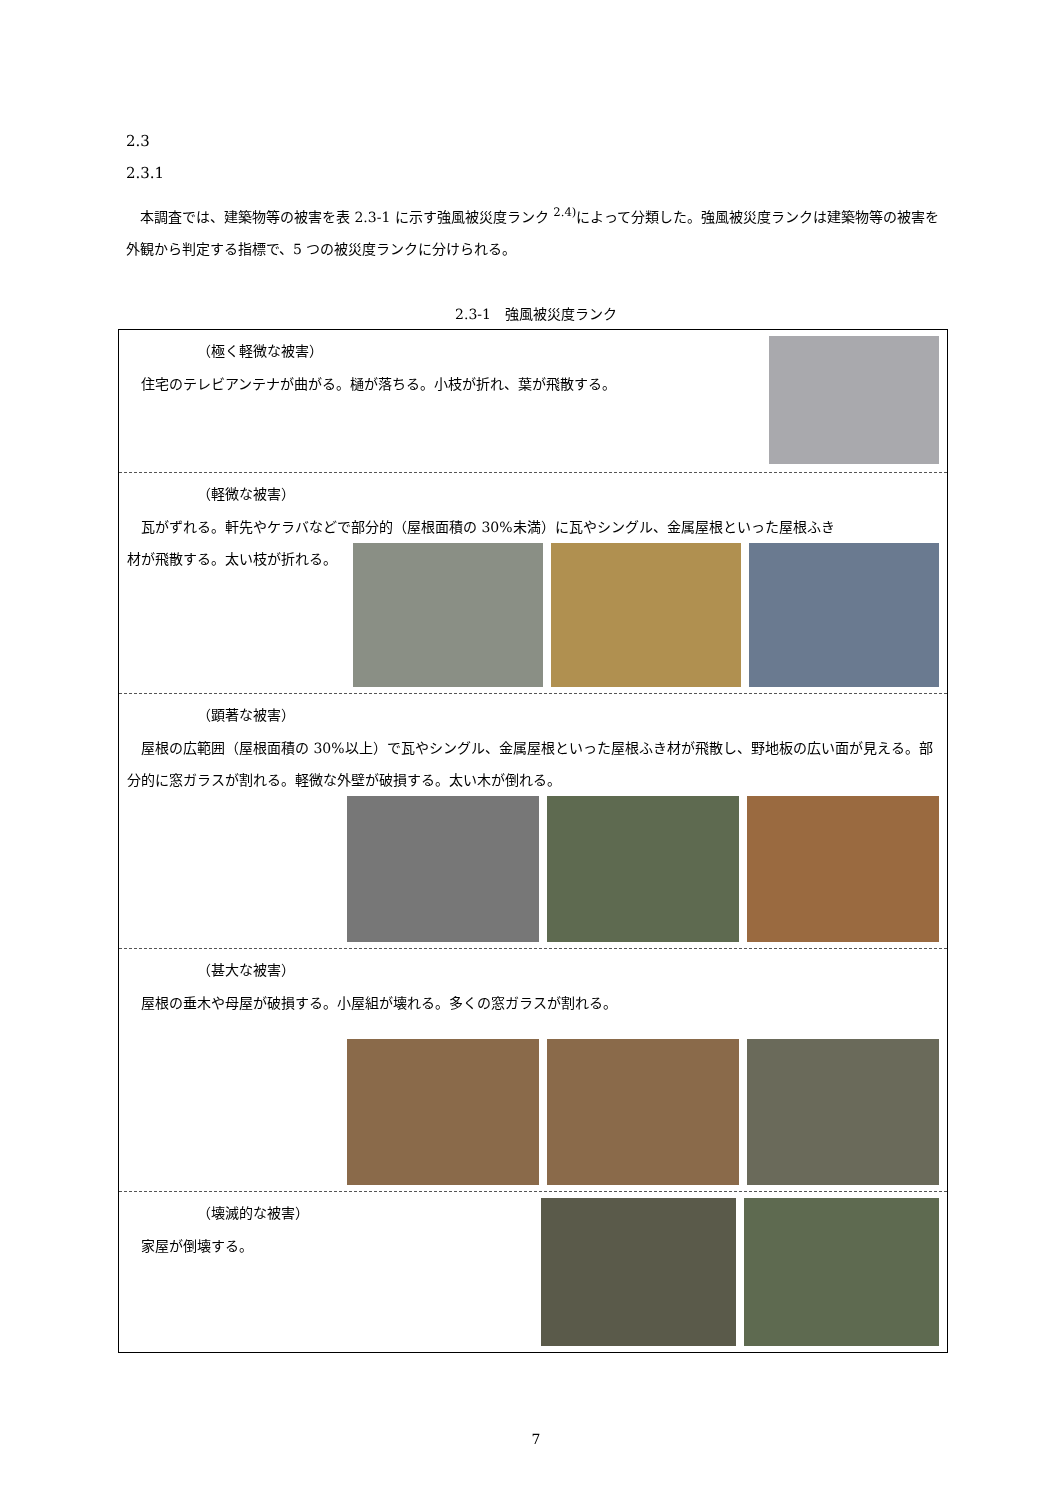2.3
2.3.1
　本調査では、建築物等の被害を表 2.3-1 に示す強風被災度ランク <sup>2.4)</sup>によって分類した。強風被災度ランクは建築物等の被害を外観から判定する指標で、5 つの被災度ランクに分けられる。
2.3-1　強風被災度ランク
| （極く軽微な被害） 住宅のテレビアンテナが曲がる。樋が落ちる。小枝が折れ、葉が飛散する。 |
| （軽微な被害） 瓦がずれる。軒先やケラバなどで部分的（屋根面積の 30%未満）に瓦やシングル、金属屋根といった屋根ふき 材が飛散する。太い枝が折れる。 |
| （顕著な被害） 屋根の広範囲（屋根面積の 30%以上）で瓦やシングル、金属屋根といった屋根ふき材が飛散し、野地板の広い面が見える。部分的に窓ガラスが割れる。軽微な外壁が破損する。太い木が倒れる。 |
| （甚大な被害） 屋根の垂木や母屋が破損する。小屋組が壊れる。多くの窓ガラスが割れる。 |
| （壊滅的な被害） 家屋が倒壊する。 |
7